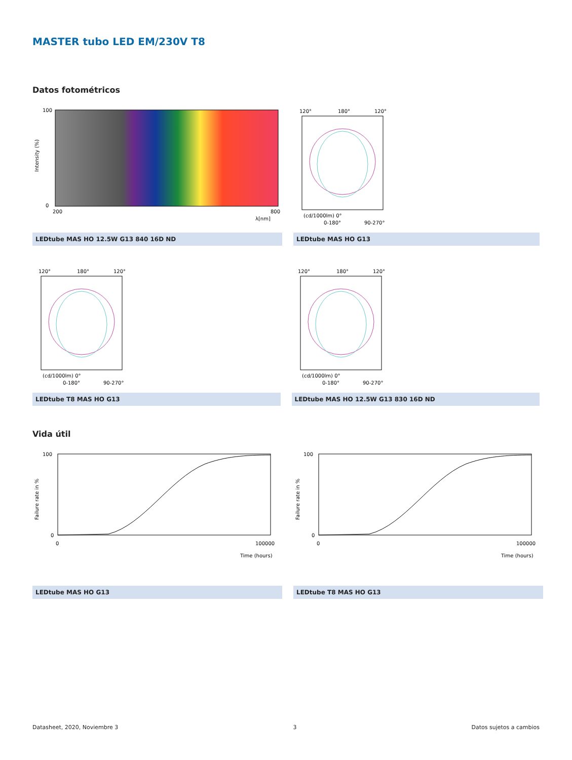MASTER tubo LED EM/230V T8
Datos fotométricos
100
0
200
800
λ[nm]
Intensity (%)
LEDtube MAS HO 12.5W G13 840 16D ND
120°
180°
120°
(cd/1000lm) 0°
0-180°
90-270°
LEDtube MAS HO G13
120°
180°
120°
(cd/1000lm) 0°
0-180°
90-270°
LEDtube T8 MAS HO G13
120°
180°
120°
(cd/1000lm) 0°
0-180°
90-270°
LEDtube MAS HO 12.5W G13 830 16D ND
Vida útil
100
0
0
100000
Time (hours)
Failure rate in %
LEDtube MAS HO G13
100
0
0
100000
Time (hours)
Failure rate in %
LEDtube T8 MAS HO G13
Datasheet, 2020, Noviembre 3 3 Datos sujetos a cambios